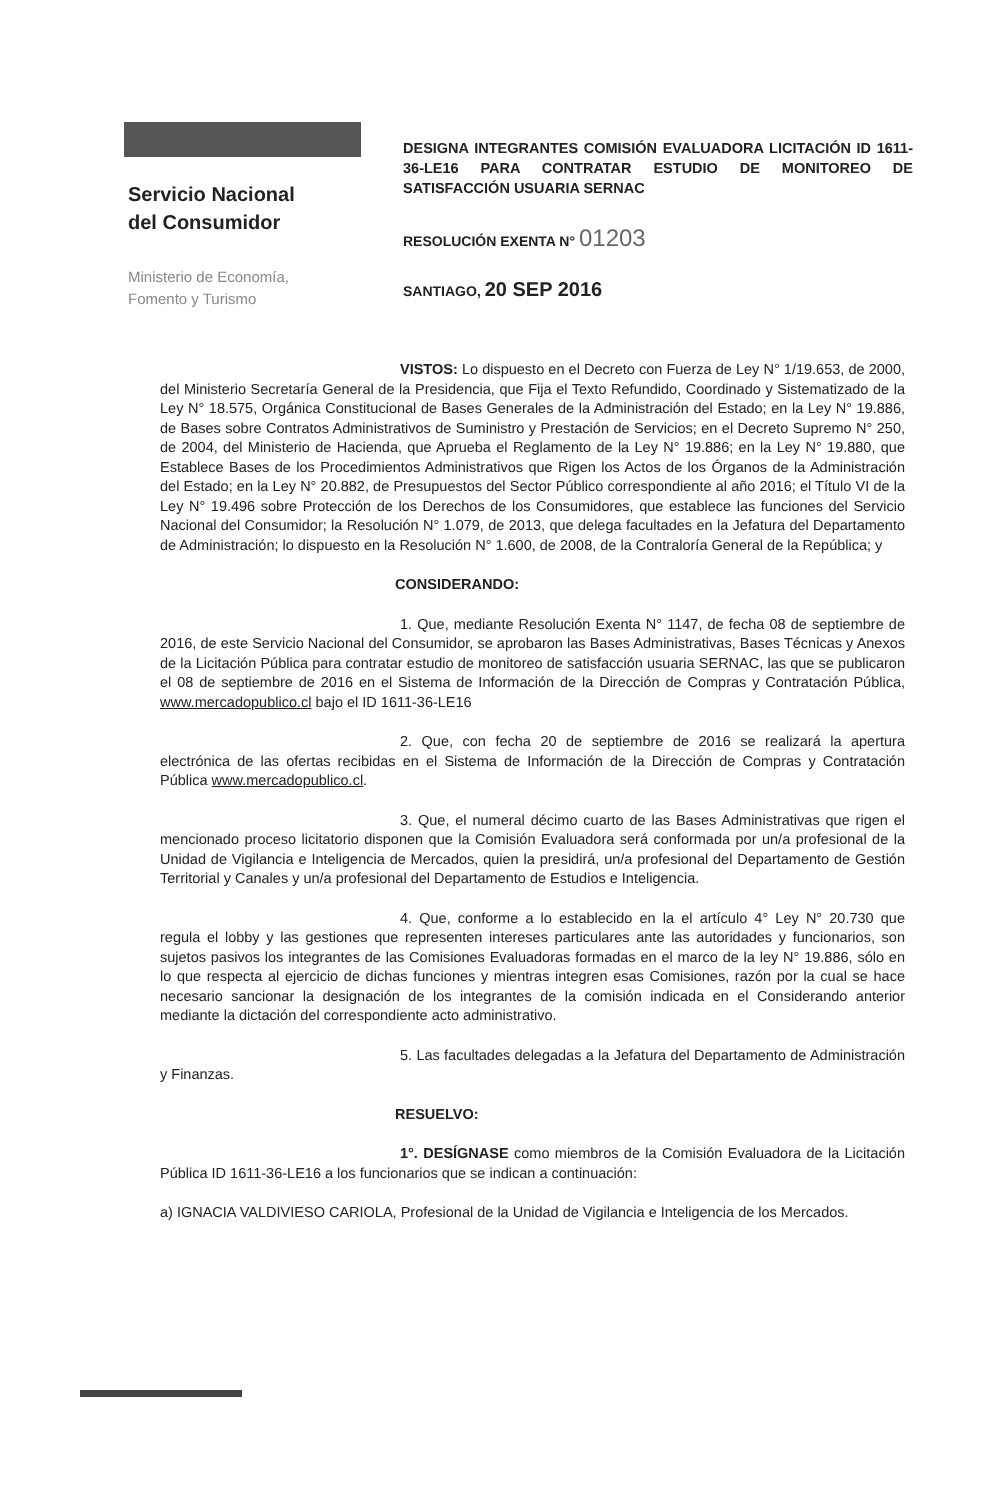Servicio Nacional
del Consumidor
Ministerio de Economía,
Fomento y Turismo
DESIGNA INTEGRANTES COMISIÓN EVALUADORA LICITACIÓN ID 1611-36-LE16 PARA CONTRATAR ESTUDIO DE MONITOREO DE SATISFACCIÓN USUARIA SERNAC
RESOLUCIÓN EXENTA N° 01203
SANTIAGO, 20 SEP 2016
VISTOS: Lo dispuesto en el Decreto con Fuerza de Ley N° 1/19.653, de 2000, del Ministerio Secretaría General de la Presidencia, que Fija el Texto Refundido, Coordinado y Sistematizado de la Ley N° 18.575, Orgánica Constitucional de Bases Generales de la Administración del Estado; en la Ley N° 19.886, de Bases sobre Contratos Administrativos de Suministro y Prestación de Servicios; en el Decreto Supremo N° 250, de 2004, del Ministerio de Hacienda, que Aprueba el Reglamento de la Ley N° 19.886; en la Ley N° 19.880, que Establece Bases de los Procedimientos Administrativos que Rigen los Actos de los Órganos de la Administración del Estado; en la Ley N° 20.882, de Presupuestos del Sector Público correspondiente al año 2016; el Título VI de la Ley N° 19.496 sobre Protección de los Derechos de los Consumidores, que establece las funciones del Servicio Nacional del Consumidor; la Resolución N° 1.079, de 2013, que delega facultades en la Jefatura del Departamento de Administración; lo dispuesto en la Resolución N° 1.600, de 2008, de la Contraloría General de la República; y
CONSIDERANDO:
1. Que, mediante Resolución Exenta N° 1147, de fecha 08 de septiembre de 2016, de este Servicio Nacional del Consumidor, se aprobaron las Bases Administrativas, Bases Técnicas y Anexos de la Licitación Pública para contratar estudio de monitoreo de satisfacción usuaria SERNAC, las que se publicaron el 08 de septiembre de 2016 en el Sistema de Información de la Dirección de Compras y Contratación Pública, www.mercadopublico.cl bajo el ID 1611-36-LE16
2. Que, con fecha 20 de septiembre de 2016 se realizará la apertura electrónica de las ofertas recibidas en el Sistema de Información de la Dirección de Compras y Contratación Pública www.mercadopublico.cl.
3. Que, el numeral décimo cuarto de las Bases Administrativas que rigen el mencionado proceso licitatorio disponen que la Comisión Evaluadora será conformada por un/a profesional de la Unidad de Vigilancia e Inteligencia de Mercados, quien la presidirá, un/a profesional del Departamento de Gestión Territorial y Canales y un/a profesional del Departamento de Estudios e Inteligencia.
4. Que, conforme a lo establecido en la el artículo 4° Ley N° 20.730 que regula el lobby y las gestiones que representen intereses particulares ante las autoridades y funcionarios, son sujetos pasivos los integrantes de las Comisiones Evaluadoras formadas en el marco de la ley N° 19.886, sólo en lo que respecta al ejercicio de dichas funciones y mientras integren esas Comisiones, razón por la cual se hace necesario sancionar la designación de los integrantes de la comisión indicada en el Considerando anterior mediante la dictación del correspondiente acto administrativo.
5. Las facultades delegadas a la Jefatura del Departamento de Administración y Finanzas.
RESUELVO:
1°. DESÍGNASE como miembros de la Comisión Evaluadora de la Licitación Pública ID 1611-36-LE16 a los funcionarios que se indican a continuación:
a) IGNACIA VALDIVIESO CARIOLA, Profesional de la Unidad de Vigilancia e Inteligencia de los Mercados.